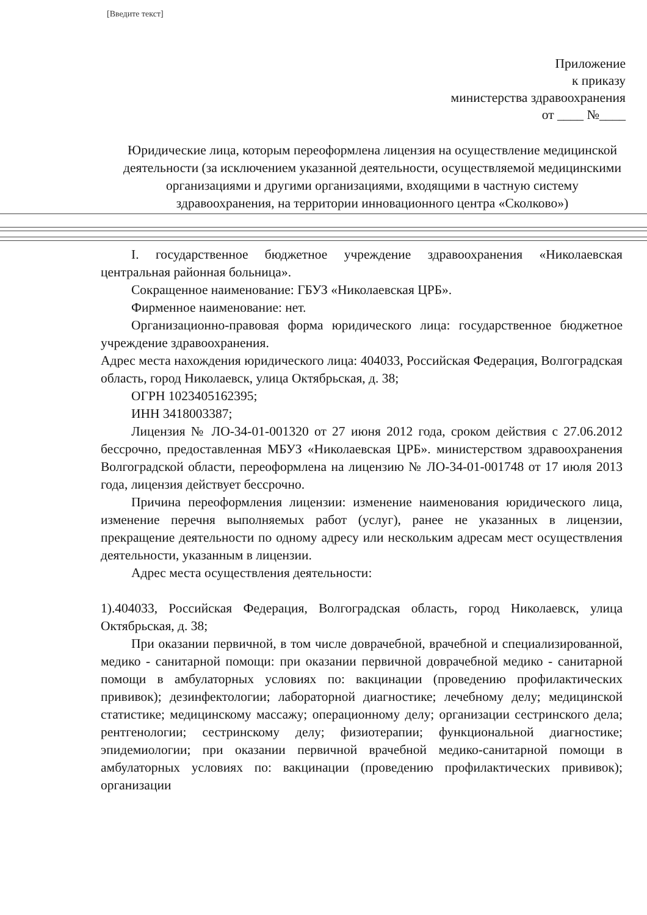[Введите текст]
Приложение
к приказу
министерства здравоохранения
от ____ №____
Юридические лица, которым переоформлена лицензия на осуществление медицинской деятельности (за исключением указанной деятельности, осуществляемой медицинскими организациями и другими организациями, входящими в частную систему здравоохранения, на территории инновационного центра «Сколково»)
I. государственное бюджетное учреждение здравоохранения «Николаевская центральная районная больница».
Сокращенное наименование: ГБУЗ «Николаевская ЦРБ».
Фирменное наименование: нет.
Организационно-правовая форма юридического лица: государственное бюджетное учреждение здравоохранения.
Адрес места нахождения юридического лица: 404033, Российская Федерация, Волгоградская область, город Николаевск, улица Октябрьская, д. 38;
ОГРН 1023405162395;
ИНН 3418003387;
Лицензия № ЛО-34-01-001320 от 27 июня 2012 года, сроком действия с 27.06.2012 бессрочно, предоставленная МБУЗ «Николаевская ЦРБ». министерством здравоохранения Волгоградской области, переоформлена на лицензию № ЛО-34-01-001748 от 17 июля 2013 года, лицензия действует бессрочно.
Причина переоформления лицензии: изменение наименования юридического лица, изменение перечня выполняемых работ (услуг), ранее не указанных в лицензии, прекращение деятельности по одному адресу или нескольким адресам мест осуществления деятельности, указанным в лицензии.
Адрес места осуществления деятельности:
1).404033, Российская Федерация, Волгоградская область, город Николаевск, улица Октябрьская, д. 38;
При оказании первичной, в том числе доврачебной, врачебной и специализированной, медико - санитарной помощи: при оказании первичной доврачебной медико - санитарной помощи в амбулаторных условиях по: вакцинации (проведению профилактических прививок); дезинфектологии; лабораторной диагностике; лечебному делу; медицинской статистике; медицинскому массажу; операционному делу; организации сестринского дела; рентгенологии; сестринскому делу; физиотерапии; функциональной диагностике; эпидемиологии; при оказании первичной врачебной медико-санитарной помощи в амбулаторных условиях по: вакцинации (проведению профилактических прививок); организации